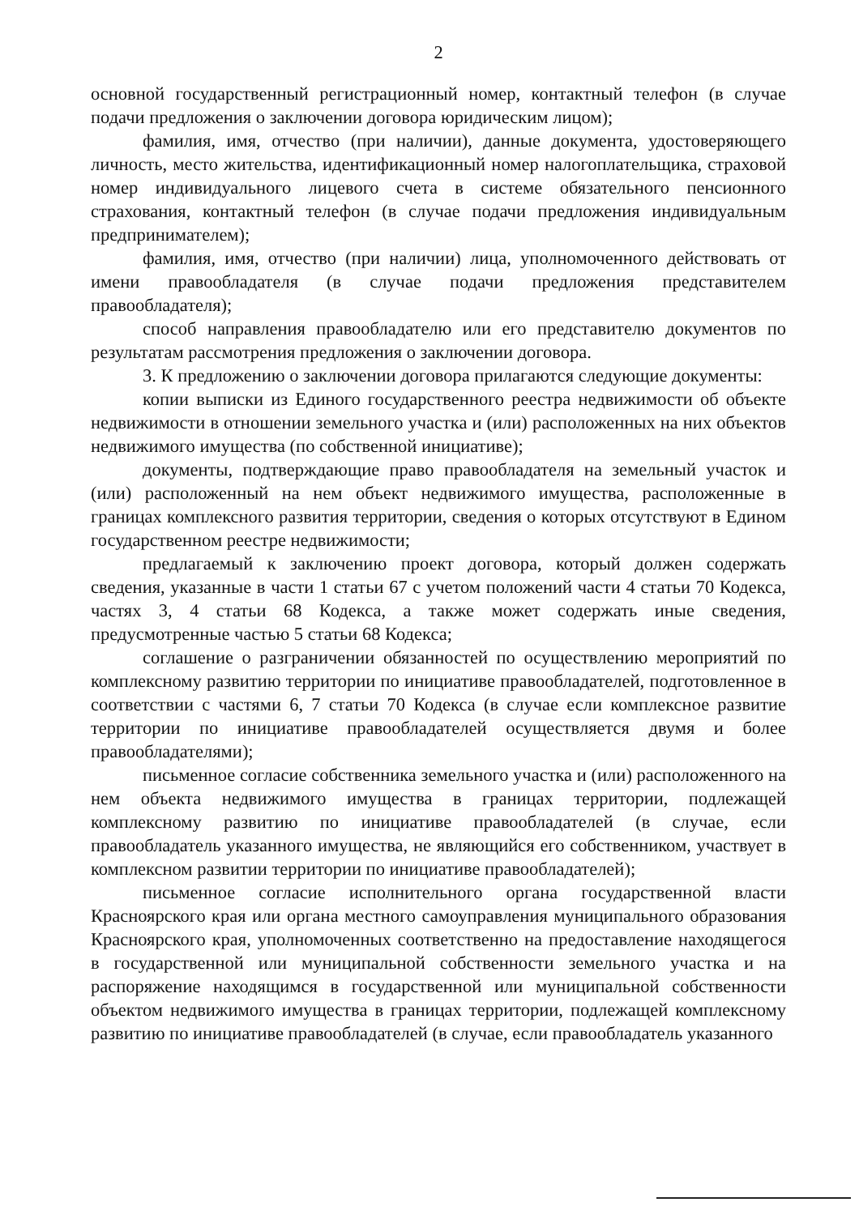2
основной государственный регистрационный номер, контактный телефон (в случае подачи предложения о заключении договора юридическим лицом);
фамилия, имя, отчество (при наличии), данные документа, удостоверяющего личность, место жительства, идентификационный номер налогоплательщика, страховой номер индивидуального лицевого счета в системе обязательного пенсионного страхования, контактный телефон (в случае подачи предложения индивидуальным предпринимателем);
фамилия, имя, отчество (при наличии) лица, уполномоченного действовать от имени правообладателя (в случае подачи предложения представителем правообладателя);
способ направления правообладателю или его представителю документов по результатам рассмотрения предложения о заключении договора.
3. К предложению о заключении договора прилагаются следующие документы:
копии выписки из Единого государственного реестра недвижимости об объекте недвижимости в отношении земельного участка и (или) расположенных на них объектов недвижимого имущества (по собственной инициативе);
документы, подтверждающие право правообладателя на земельный участок и (или) расположенный на нем объект недвижимого имущества, расположенные в границах комплексного развития территории, сведения о которых отсутствуют в Едином государственном реестре недвижимости;
предлагаемый к заключению проект договора, который должен содержать сведения, указанные в части 1 статьи 67 с учетом положений части 4 статьи 70 Кодекса, частях 3, 4 статьи 68 Кодекса, а также может содержать иные сведения, предусмотренные частью 5 статьи 68 Кодекса;
соглашение о разграничении обязанностей по осуществлению мероприятий по комплексному развитию территории по инициативе правообладателей, подготовленное в соответствии с частями 6, 7 статьи 70 Кодекса (в случае если комплексное развитие территории по инициативе правообладателей осуществляется двумя и более правообладателями);
письменное согласие собственника земельного участка и (или) расположенного на нем объекта недвижимого имущества в границах территории, подлежащей комплексному развитию по инициативе правообладателей (в случае, если правообладатель указанного имущества, не являющийся его собственником, участвует в комплексном развитии территории по инициативе правообладателей);
письменное согласие исполнительного органа государственной власти Красноярского края или органа местного самоуправления муниципального образования Красноярского края, уполномоченных соответственно на предоставление находящегося в государственной или муниципальной собственности земельного участка и на распоряжение находящимся в государственной или муниципальной собственности объектом недвижимого имущества в границах территории, подлежащей комплексному развитию по инициативе правообладателей (в случае, если правообладатель указанного